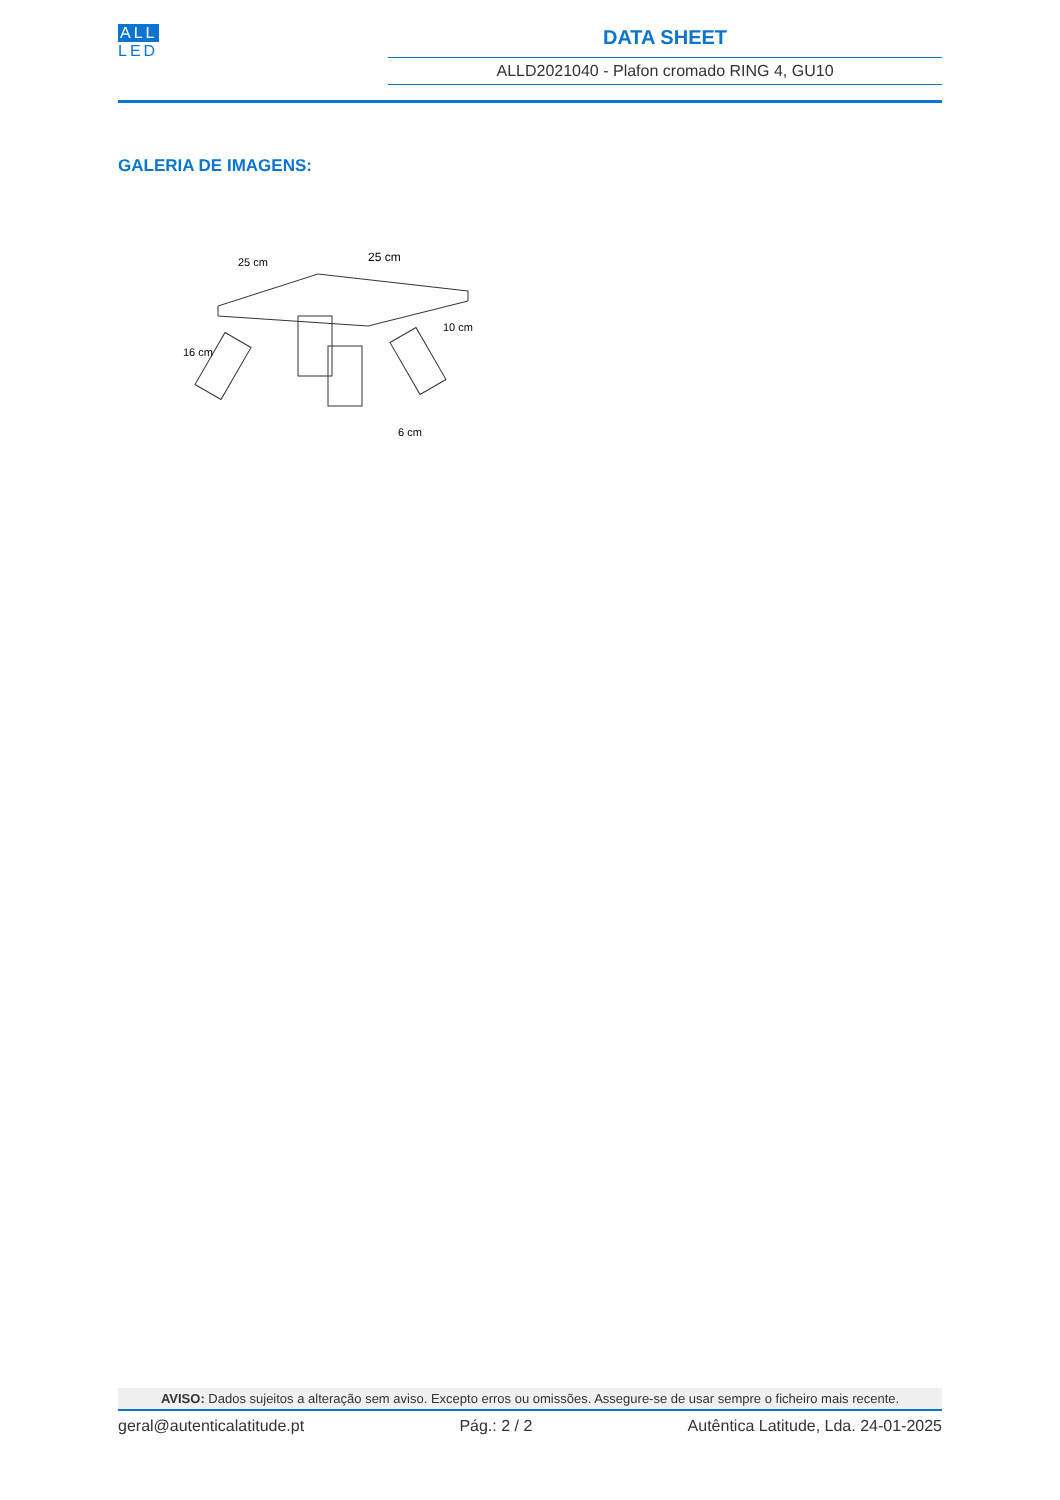ALL
LED
DATA SHEET
ALLD2021040 - Plafon cromado RING 4, GU10
GALERIA DE IMAGENS:
25 cm
25 cm
16 cm
10 cm
6 cm
AVISO: Dados sujeitos a alteração sem aviso. Excepto erros ou omissões. Assegure-se de usar sempre o ficheiro mais recente.
geral@autenticalatitude.pt Pág.: 2 / 2 Autêntica Latitude, Lda. 24-01-2025